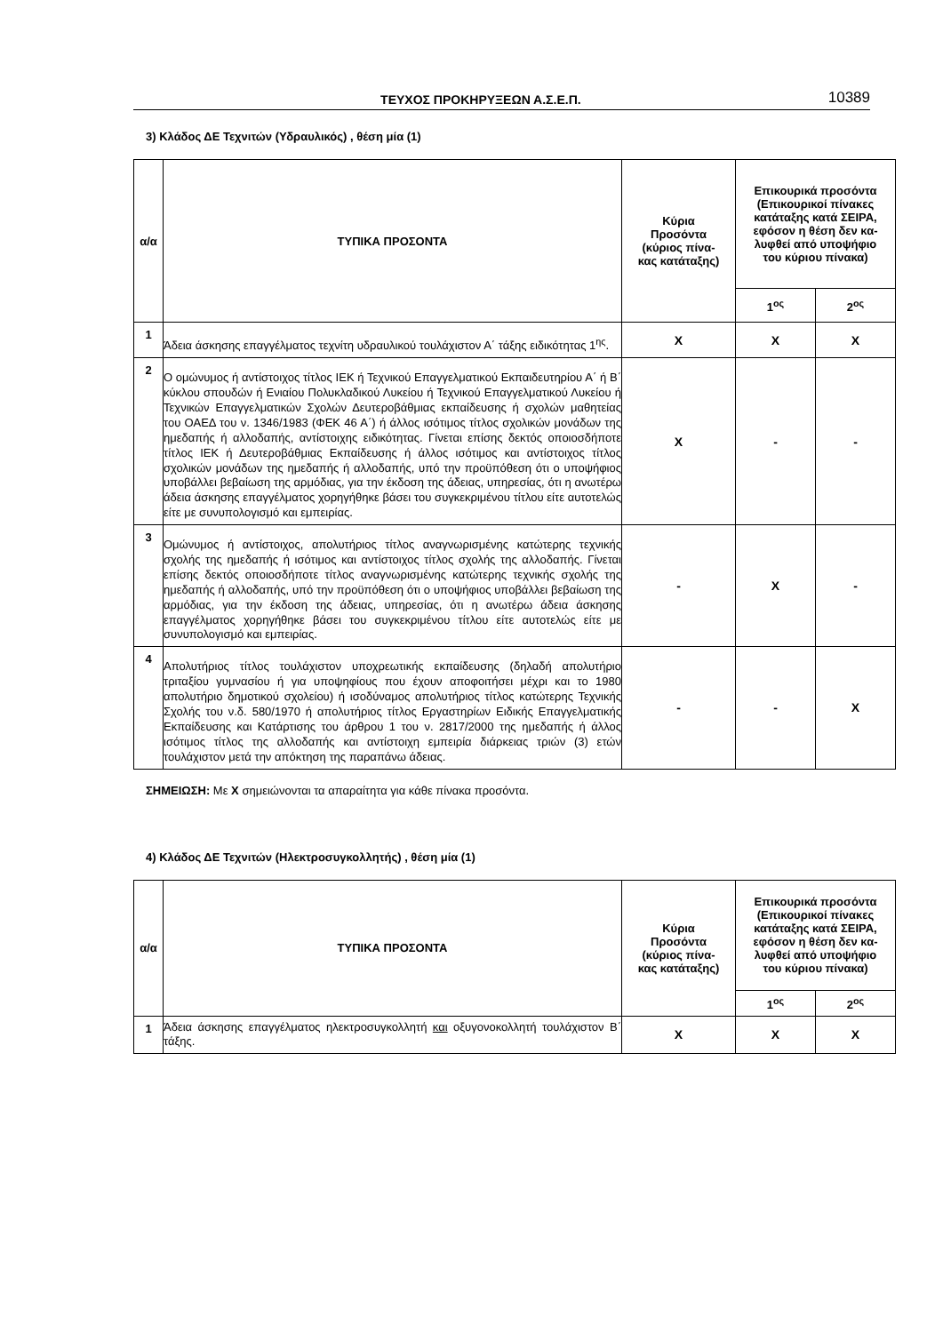ΤΕΥΧΟΣ ΠΡΟΚΗΡΥΞΕΩΝ Α.Σ.Ε.Π. 10389
3) Κλάδος ΔΕ Τεχνιτών (Υδραυλικός) , θέση μία (1)
| α/α | ΤΥΠΙΚΑ ΠΡΟΣΟΝΤΑ | Κύρια Προσόντα (κύριος πίνα- κας κατάταξης) | Επικουρικά προσόντα (Επικουρικοί πίνακες κατάταξης κατά ΣΕΙΡΑ, εφόσον η θέση δεν κα- λυφθεί από υποψήφιο του κύριου πίνακα) | |
| --- | --- | --- | --- | --- |
| | | | 1<sup>ος</sup> | 2<sup>ος</sup> |
| 1 | Άδεια άσκησης επαγγέλματος τεχνίτη υδραυλικού τουλάχιστον Α΄ τάξης ειδικότητας 1<sup>ης</sup>. | Χ | Χ | Χ |
| 2 | Ο ομώνυμος ή αντίστοιχος τίτλος ΙΕΚ ή Τεχνικού Επαγγελματικού Εκπαιδευτηρίου Α΄ ή Β΄ κύκλου σπουδών ή Ενιαίου Πολυκλαδικού Λυκείου ή Τεχνικού Επαγγελματικού Λυκείου ή Τεχνικών Επαγγελματικών Σχολών Δευτεροβάθμιας εκπαίδευσης ή σχολών μαθητείας του ΟΑΕΔ του ν. 1346/1983 (ΦΕΚ 46 Α΄) ή άλλος ισότιμος τίτλος σχολικών μονάδων της ημεδαπής ή αλλοδαπής, αντίστοιχης ειδικότητας. Γίνεται επίσης δεκτός οποιοσδήποτε τίτλος ΙΕΚ ή Δευτεροβάθμιας Εκπαίδευσης ή άλλος ισότιμος και αντίστοιχος τίτλος σχολικών μονάδων της ημεδαπής ή αλλοδαπής, υπό την προϋπόθεση ότι ο υποψήφιος υποβάλλει βεβαίωση της αρμόδιας, για την έκδοση της άδειας, υπηρεσίας, ότι η ανωτέρω άδεια άσκησης επαγγέλματος χορηγήθηκε βάσει του συγκεκριμένου τίτλου είτε αυτοτελώς είτε με συνυπολογισμό και εμπειρίας. | Χ | - | - |
| 3 | Ομώνυμος ή αντίστοιχος, απολυτήριος τίτλος αναγνωρισμένης κατώτερης τεχνικής σχολής της ημεδαπής ή ισότιμος και αντίστοιχος τίτλος σχολής της αλλοδαπής. Γίνεται επίσης δεκτός οποιοσδήποτε τίτλος αναγνωρισμένης κατώτερης τεχνικής σχολής της ημεδαπής ή αλλοδαπής, υπό την προϋπόθεση ότι ο υποψήφιος υποβάλλει βεβαίωση της αρμόδιας, για την έκδοση της άδειας, υπηρεσίας, ότι η ανωτέρω άδεια άσκησης επαγγέλματος χορηγήθηκε βάσει του συγκεκριμένου τίτλου είτε αυτοτελώς είτε με συνυπολογισμό και εμπειρίας. | - | Χ | - |
| 4 | Απολυτήριος τίτλος τουλάχιστον υποχρεωτικής εκπαίδευσης (δηλαδή απολυτήριο τριταξίου γυμνασίου ή για υποψηφίους που έχουν αποφοιτήσει μέχρι και το 1980 απολυτήριο δημοτικού σχολείου) ή ισοδύναμος απολυτήριος τίτλος κατώτερης Τεχνικής Σχολής του ν.δ. 580/1970 ή απολυτήριος τίτλος Εργαστηρίων Ειδικής Επαγγελματικής Εκπαίδευσης και Κατάρτισης του άρθρου 1 του ν. 2817/2000 της ημεδαπής ή άλλος ισότιμος τίτλος της αλλοδαπής και αντίστοιχη εμπειρία διάρκειας τριών (3) ετών τουλάχιστον μετά την απόκτηση της παραπάνω άδειας. | - | - | Χ |
ΣΗΜΕΙΩΣΗ: Με Χ σημειώνονται τα απαραίτητα για κάθε πίνακα προσόντα.
4) Κλάδος ΔΕ Τεχνιτών (Ηλεκτροσυγκολλητής) , θέση μία (1)
| α/α | ΤΥΠΙΚΑ ΠΡΟΣΟΝΤΑ | Κύρια Προσόντα (κύριος πίνα- κας κατάταξης) | Επικουρικά προσόντα (Επικουρικοί πίνακες κατάταξης κατά ΣΕΙΡΑ, εφόσον η θέση δεν κα- λυφθεί από υποψήφιο του κύριου πίνακα) | |
| --- | --- | --- | --- | --- |
| | | | 1<sup>ος</sup> | 2<sup>ος</sup> |
| 1 | Άδεια άσκησης επαγγέλματος ηλεκτροσυγκολλητή και οξυγονοκολλητή τουλάχιστον Β΄ τάξης. | Χ | Χ | Χ |